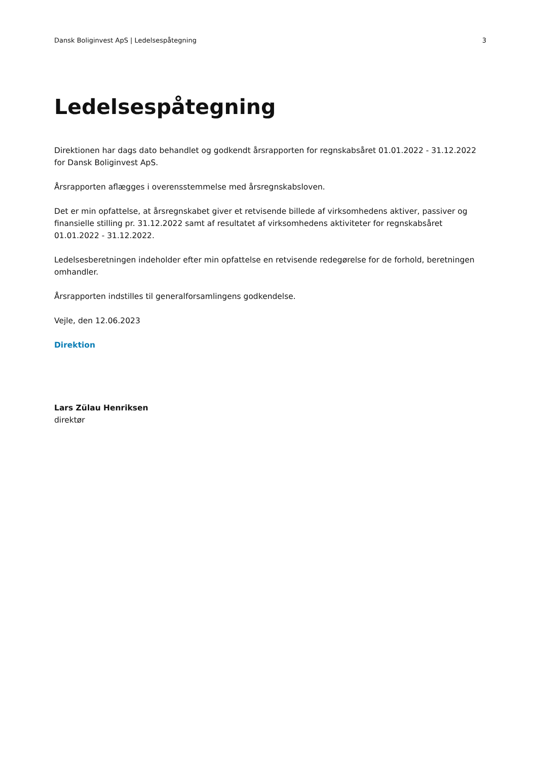Dansk Boliginvest ApS | Ledelsespåtegning 3
Ledelsespåtegning
Direktionen har dags dato behandlet og godkendt årsrapporten for regnskabsåret 01.01.2022 - 31.12.2022 for Dansk Boliginvest ApS.
Årsrapporten aflægges i overensstemmelse med årsregnskabsloven.
Det er min opfattelse, at årsregnskabet giver et retvisende billede af virksomhedens aktiver, passiver og finansielle stilling pr. 31.12.2022 samt af resultatet af virksomhedens aktiviteter for regnskabsåret 01.01.2022 - 31.12.2022.
Ledelsesberetningen indeholder efter min opfattelse en retvisende redegørelse for de forhold, beretningen omhandler.
Årsrapporten indstilles til generalforsamlingens godkendelse.
Vejle, den 12.06.2023
Direktion
Lars Zülau Henriksen
direktør